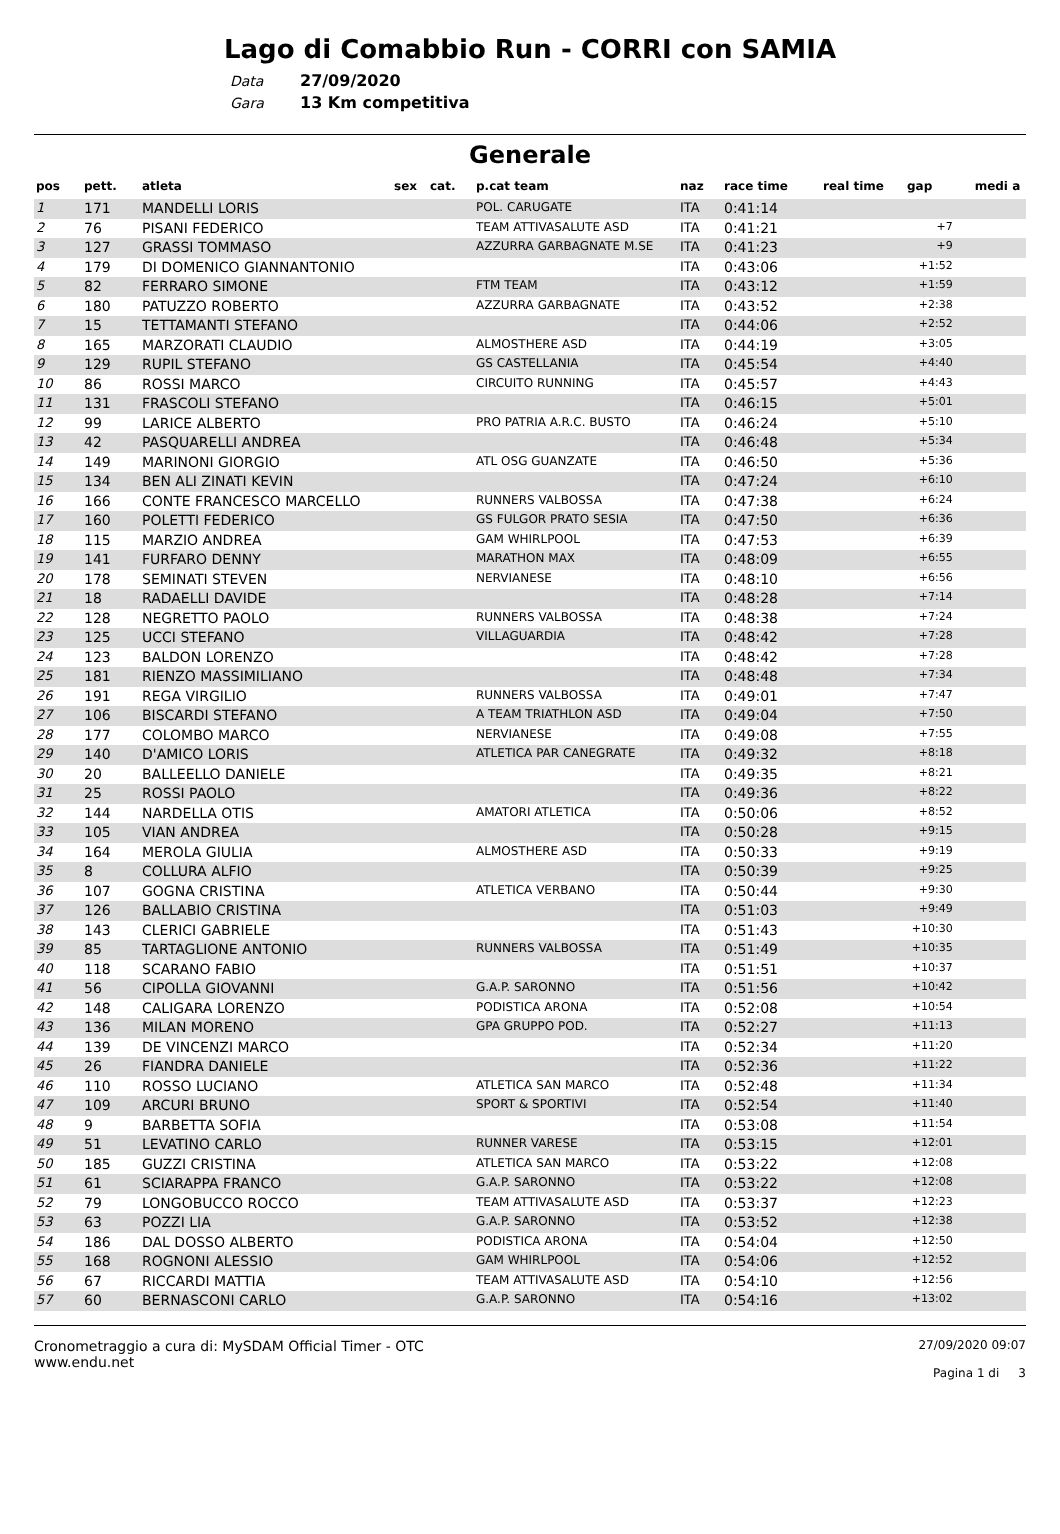Lago di Comabbio Run - CORRI con SAMIA
Data 27/09/2020
Gara 13 Km competitiva
Generale
| pos | pett. | atleta | sex | cat. | p.cat team | naz | race time | real time | gap | medi a |
| --- | --- | --- | --- | --- | --- | --- | --- | --- | --- | --- |
| 1 | 171 | MANDELLI LORIS | | | POL. CARUGATE | ITA | 0:41:14 | | | |
| 2 | 76 | PISANI FEDERICO | | | TEAM ATTIVASALUTE ASD | ITA | 0:41:21 | | +7 | |
| 3 | 127 | GRASSI TOMMASO | | | AZZURRA GARBAGNATE M.SE | ITA | 0:41:23 | | +9 | |
| 4 | 179 | DI DOMENICO GIANNANTONIO | | | | ITA | 0:43:06 | | +1:52 | |
| 5 | 82 | FERRARO SIMONE | | | FTM TEAM | ITA | 0:43:12 | | +1:59 | |
| 6 | 180 | PATUZZO ROBERTO | | | AZZURRA GARBAGNATE | ITA | 0:43:52 | | +2:38 | |
| 7 | 15 | TETTAMANTI STEFANO | | | | ITA | 0:44:06 | | +2:52 | |
| 8 | 165 | MARZORATI CLAUDIO | | | ALMOSTHERE ASD | ITA | 0:44:19 | | +3:05 | |
| 9 | 129 | RUPIL STEFANO | | | GS CASTELLANIA | ITA | 0:45:54 | | +4:40 | |
| 10 | 86 | ROSSI MARCO | | | CIRCUITO RUNNING | ITA | 0:45:57 | | +4:43 | |
| 11 | 131 | FRASCOLI STEFANO | | | | ITA | 0:46:15 | | +5:01 | |
| 12 | 99 | LARICE ALBERTO | | | PRO PATRIA A.R.C. BUSTO | ITA | 0:46:24 | | +5:10 | |
| 13 | 42 | PASQUARELLI ANDREA | | | | ITA | 0:46:48 | | +5:34 | |
| 14 | 149 | MARINONI GIORGIO | | | ATL OSG GUANZATE | ITA | 0:46:50 | | +5:36 | |
| 15 | 134 | BEN ALI ZINATI KEVIN | | | | ITA | 0:47:24 | | +6:10 | |
| 16 | 166 | CONTE FRANCESCO MARCELLO | | | RUNNERS VALBOSSA | ITA | 0:47:38 | | +6:24 | |
| 17 | 160 | POLETTI FEDERICO | | | GS FULGOR PRATO SESIA | ITA | 0:47:50 | | +6:36 | |
| 18 | 115 | MARZIO ANDREA | | | GAM WHIRLPOOL | ITA | 0:47:53 | | +6:39 | |
| 19 | 141 | FURFARO DENNY | | | MARATHON MAX | ITA | 0:48:09 | | +6:55 | |
| 20 | 178 | SEMINATI STEVEN | | | NERVIANESE | ITA | 0:48:10 | | +6:56 | |
| 21 | 18 | RADAELLI DAVIDE | | | | ITA | 0:48:28 | | +7:14 | |
| 22 | 128 | NEGRETTO PAOLO | | | RUNNERS VALBOSSA | ITA | 0:48:38 | | +7:24 | |
| 23 | 125 | UCCI STEFANO | | | VILLAGUARDIA | ITA | 0:48:42 | | +7:28 | |
| 24 | 123 | BALDON LORENZO | | | | ITA | 0:48:42 | | +7:28 | |
| 25 | 181 | RIENZO MASSIMILIANO | | | | ITA | 0:48:48 | | +7:34 | |
| 26 | 191 | REGA VIRGILIO | | | RUNNERS VALBOSSA | ITA | 0:49:01 | | +7:47 | |
| 27 | 106 | BISCARDI STEFANO | | | A TEAM TRIATHLON ASD | ITA | 0:49:04 | | +7:50 | |
| 28 | 177 | COLOMBO MARCO | | | NERVIANESE | ITA | 0:49:08 | | +7:55 | |
| 29 | 140 | D'AMICO LORIS | | | ATLETICA PAR CANEGRATE | ITA | 0:49:32 | | +8:18 | |
| 30 | 20 | BALLEELLO DANIELE | | | | ITA | 0:49:35 | | +8:21 | |
| 31 | 25 | ROSSI PAOLO | | | | ITA | 0:49:36 | | +8:22 | |
| 32 | 144 | NARDELLA OTIS | | | AMATORI ATLETICA | ITA | 0:50:06 | | +8:52 | |
| 33 | 105 | VIAN ANDREA | | | | ITA | 0:50:28 | | +9:15 | |
| 34 | 164 | MEROLA GIULIA | | | ALMOSTHERE ASD | ITA | 0:50:33 | | +9:19 | |
| 35 | 8 | COLLURA ALFIO | | | | ITA | 0:50:39 | | +9:25 | |
| 36 | 107 | GOGNA CRISTINA | | | ATLETICA VERBANO | ITA | 0:50:44 | | +9:30 | |
| 37 | 126 | BALLABIO CRISTINA | | | | ITA | 0:51:03 | | +9:49 | |
| 38 | 143 | CLERICI GABRIELE | | | | ITA | 0:51:43 | | +10:30 | |
| 39 | 85 | TARTAGLIONE ANTONIO | | | RUNNERS VALBOSSA | ITA | 0:51:49 | | +10:35 | |
| 40 | 118 | SCARANO FABIO | | | | ITA | 0:51:51 | | +10:37 | |
| 41 | 56 | CIPOLLA GIOVANNI | | | G.A.P. SARONNO | ITA | 0:51:56 | | +10:42 | |
| 42 | 148 | CALIGARA LORENZO | | | PODISTICA ARONA | ITA | 0:52:08 | | +10:54 | |
| 43 | 136 | MILAN MORENO | | | GPA GRUPPO POD. | ITA | 0:52:27 | | +11:13 | |
| 44 | 139 | DE VINCENZI MARCO | | | | ITA | 0:52:34 | | +11:20 | |
| 45 | 26 | FIANDRA DANIELE | | | | ITA | 0:52:36 | | +11:22 | |
| 46 | 110 | ROSSO LUCIANO | | | ATLETICA SAN MARCO | ITA | 0:52:48 | | +11:34 | |
| 47 | 109 | ARCURI BRUNO | | | SPORT & SPORTIVI | ITA | 0:52:54 | | +11:40 | |
| 48 | 9 | BARBETTA SOFIA | | | | ITA | 0:53:08 | | +11:54 | |
| 49 | 51 | LEVATINO CARLO | | | RUNNER VARESE | ITA | 0:53:15 | | +12:01 | |
| 50 | 185 | GUZZI CRISTINA | | | ATLETICA SAN MARCO | ITA | 0:53:22 | | +12:08 | |
| 51 | 61 | SCIARAPPA FRANCO | | | G.A.P. SARONNO | ITA | 0:53:22 | | +12:08 | |
| 52 | 79 | LONGOBUCCO ROCCO | | | TEAM ATTIVASALUTE ASD | ITA | 0:53:37 | | +12:23 | |
| 53 | 63 | POZZI LIA | | | G.A.P. SARONNO | ITA | 0:53:52 | | +12:38 | |
| 54 | 186 | DAL DOSSO ALBERTO | | | PODISTICA ARONA | ITA | 0:54:04 | | +12:50 | |
| 55 | 168 | ROGNONI ALESSIO | | | GAM WHIRLPOOL | ITA | 0:54:06 | | +12:52 | |
| 56 | 67 | RICCARDI MATTIA | | | TEAM ATTIVASALUTE ASD | ITA | 0:54:10 | | +12:56 | |
| 57 | 60 | BERNASCONI CARLO | | | G.A.P. SARONNO | ITA | 0:54:16 | | +13:02 | |
Cronometraggio a cura di: MySDAM Official Timer - OTC
www.endu.net
27/09/2020 09:07
Pagina 1 di 3